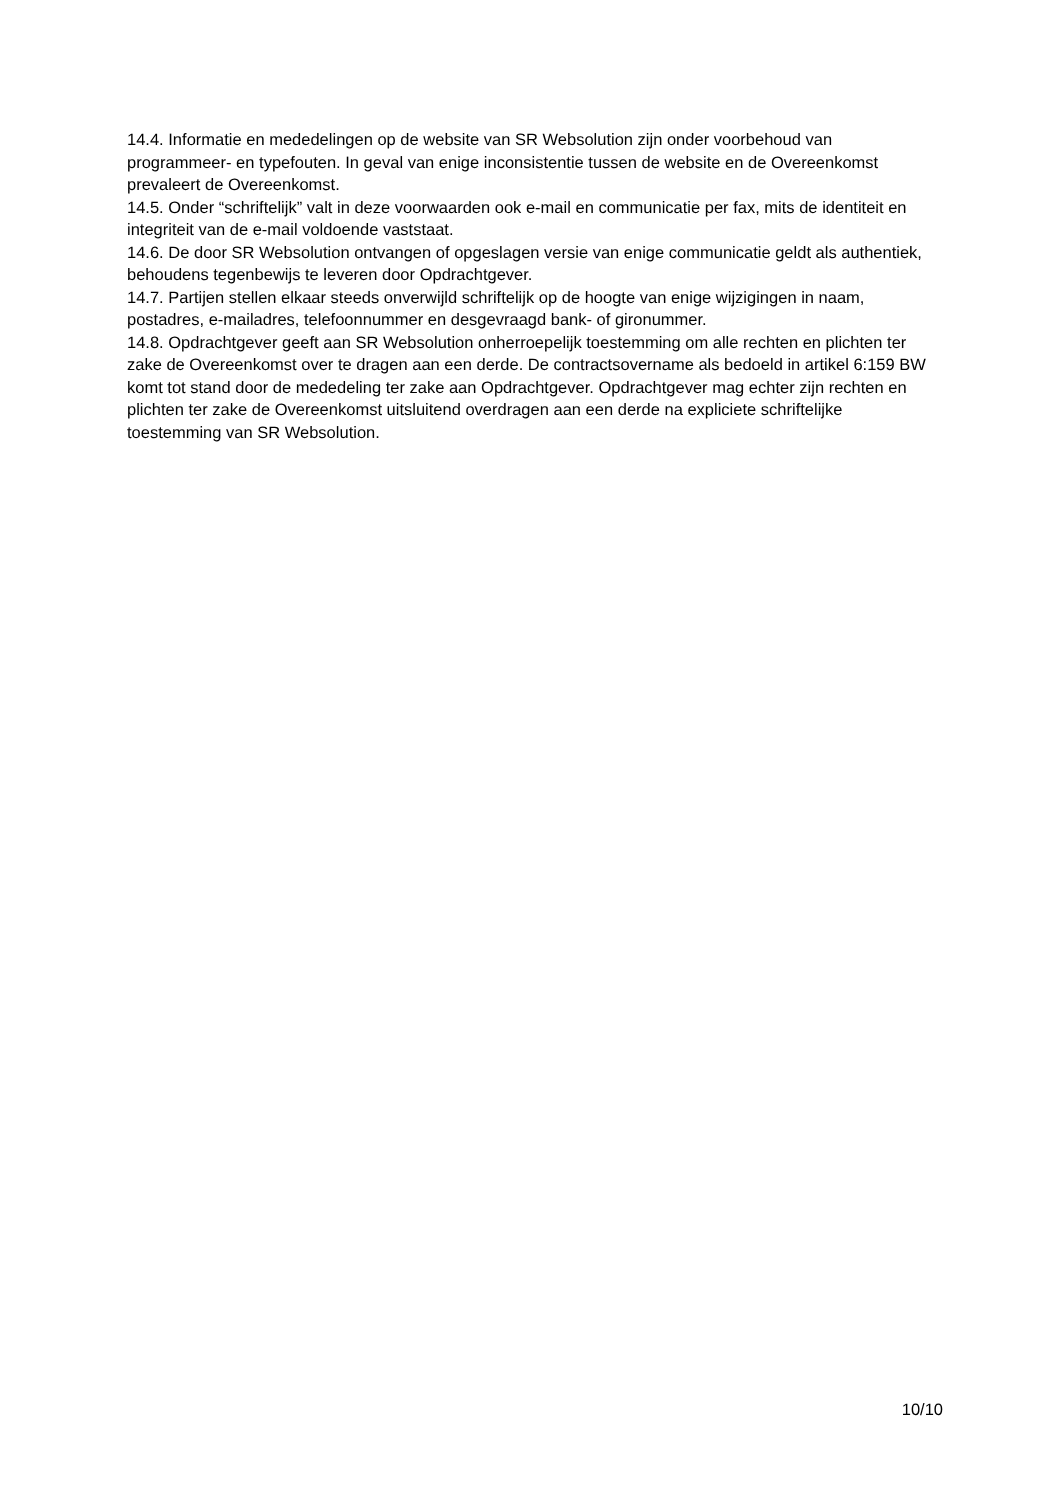14.4. Informatie en mededelingen op de website van SR Websolution zijn onder voorbehoud van programmeer- en typefouten. In geval van enige inconsistentie tussen de website en de Overeenkomst prevaleert de Overeenkomst.
14.5. Onder “schriftelijk” valt in deze voorwaarden ook e-mail en communicatie per fax, mits de identiteit en integriteit van de e-mail voldoende vaststaat.
14.6. De door SR Websolution ontvangen of opgeslagen versie van enige communicatie geldt als authentiek, behoudens tegenbewijs te leveren door Opdrachtgever.
14.7. Partijen stellen elkaar steeds onverwijld schriftelijk op de hoogte van enige wijzigingen in naam, postadres, e-mailadres, telefoonnummer en desgevraagd bank- of gironummer.
14.8. Opdrachtgever geeft aan SR Websolution onherroepelijk toestemming om alle rechten en plichten ter zake de Overeenkomst over te dragen aan een derde. De contractsovername als bedoeld in artikel 6:159 BW komt tot stand door de mededeling ter zake aan Opdrachtgever. Opdrachtgever mag echter zijn rechten en plichten ter zake de Overeenkomst uitsluitend overdragen aan een derde na expliciete schriftelijke toestemming van SR Websolution.
10/10